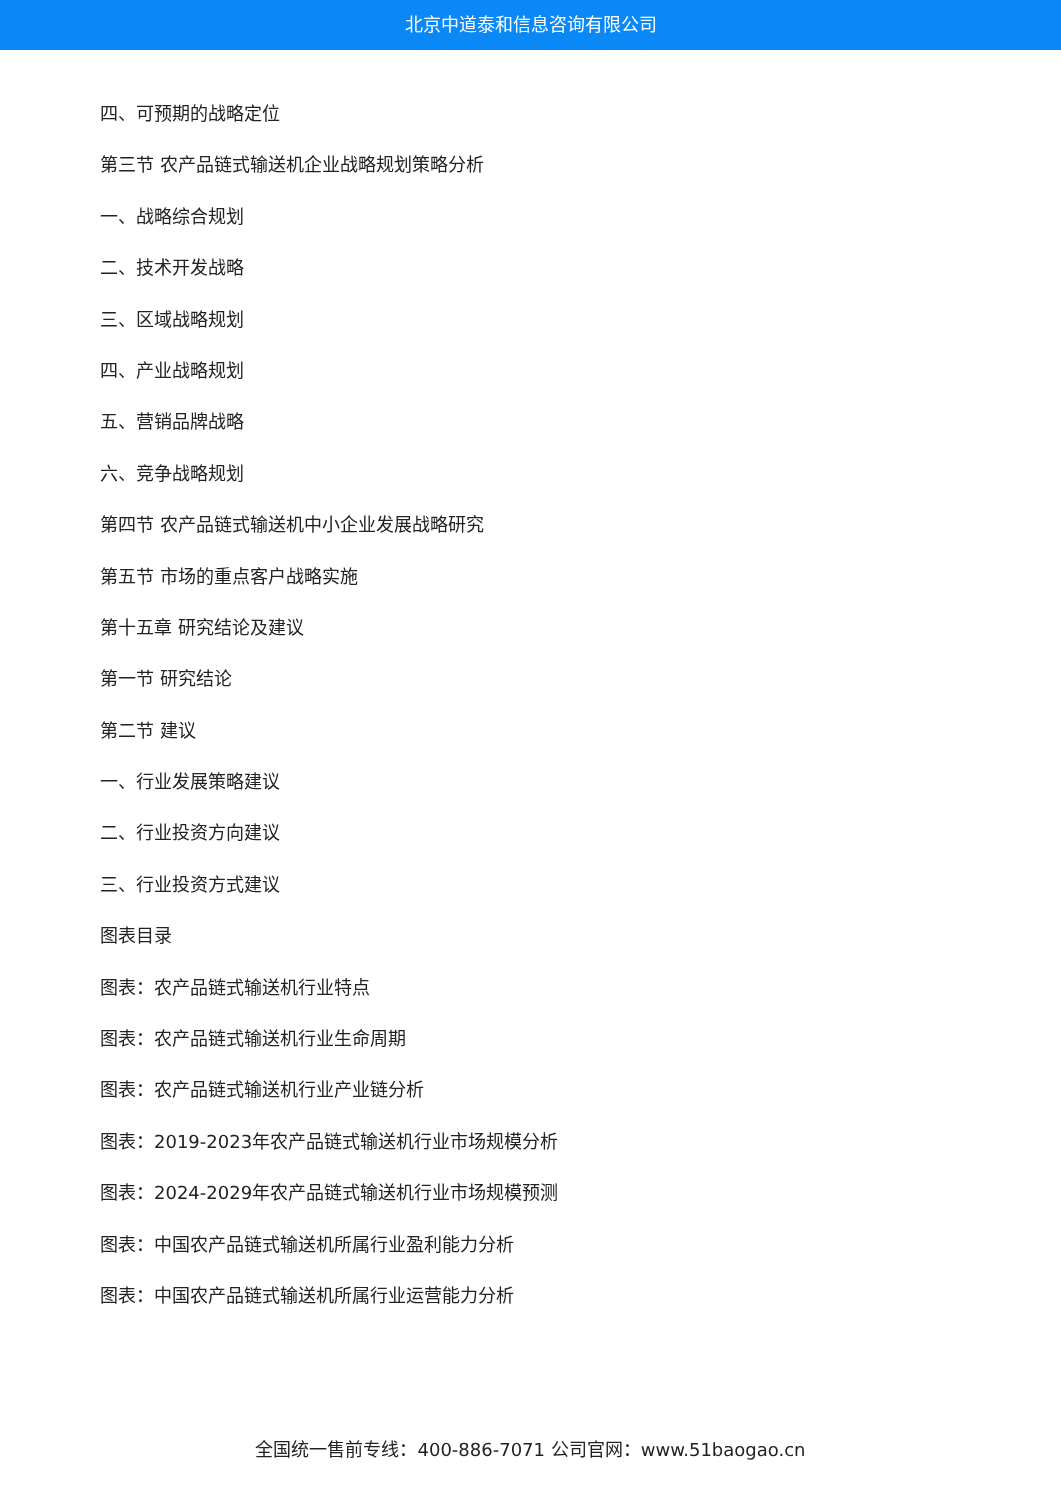北京中道泰和信息咨询有限公司
四、可预期的战略定位
第三节 农产品链式输送机企业战略规划策略分析
一、战略综合规划
二、技术开发战略
三、区域战略规划
四、产业战略规划
五、营销品牌战略
六、竞争战略规划
第四节 农产品链式输送机中小企业发展战略研究
第五节 市场的重点客户战略实施
第十五章 研究结论及建议
第一节 研究结论
第二节 建议
一、行业发展策略建议
二、行业投资方向建议
三、行业投资方式建议
图表目录
图表：农产品链式输送机行业特点
图表：农产品链式输送机行业生命周期
图表：农产品链式输送机行业产业链分析
图表：2019-2023年农产品链式输送机行业市场规模分析
图表：2024-2029年农产品链式输送机行业市场规模预测
图表：中国农产品链式输送机所属行业盈利能力分析
图表：中国农产品链式输送机所属行业运营能力分析
全国统一售前专线：400-886-7071 公司官网：www.51baogao.cn